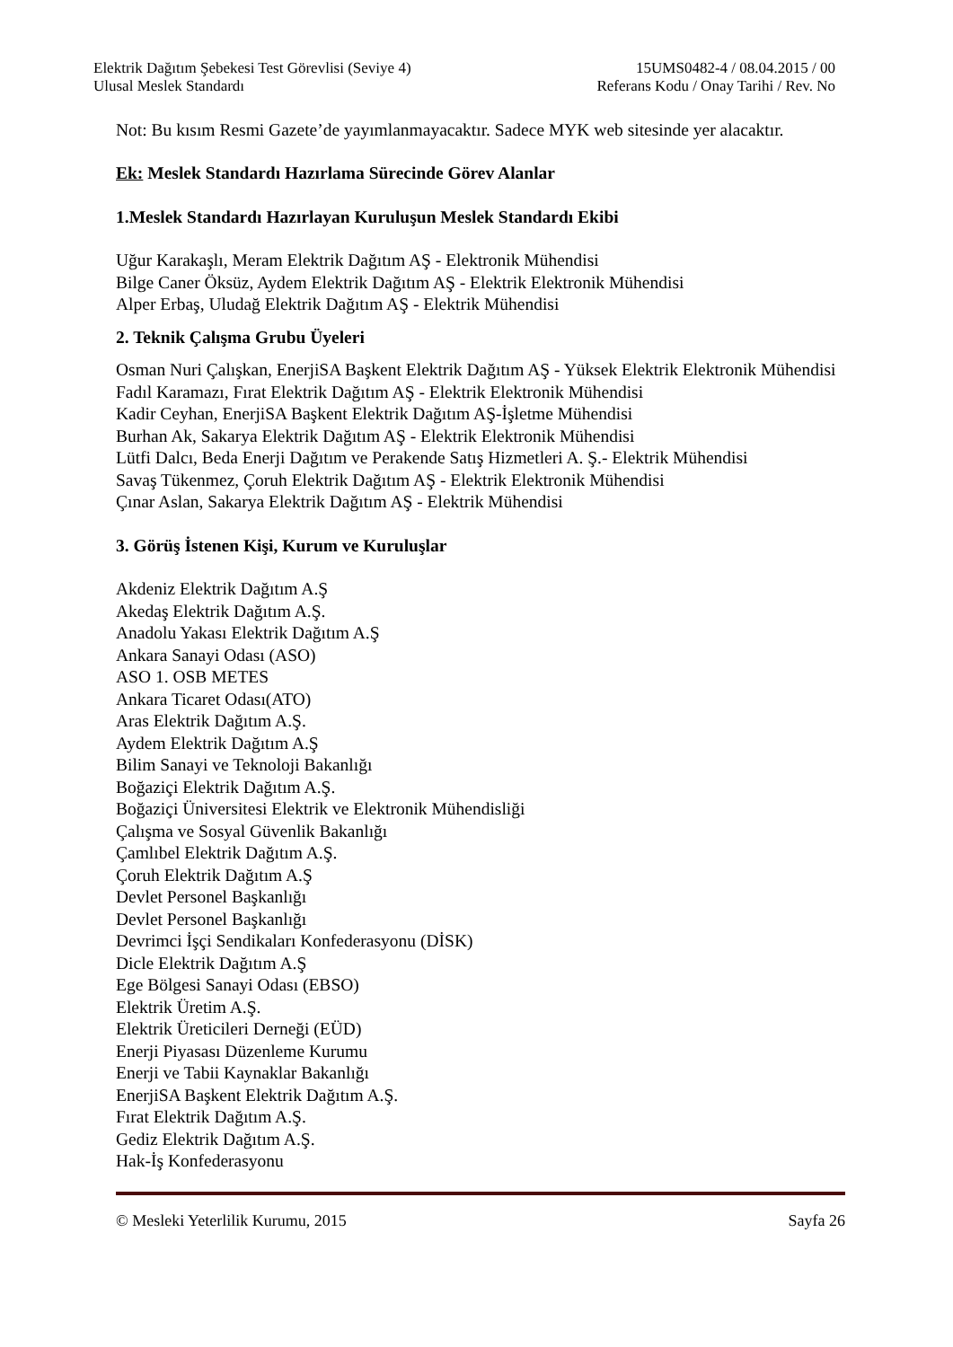Elektrik Dağıtım Şebekesi Test Görevlisi (Seviye 4) 15UMS0482-4 / 08.04.2015 / 00
Ulusal Meslek Standardı Referans Kodu / Onay Tarihi / Rev. No
Not: Bu kısım Resmi Gazete’de yayımlanmayacaktır. Sadece MYK web sitesinde yer alacaktır.
Ek: Meslek Standardı Hazırlama Sürecinde Görev Alanlar
1.Meslek Standardı Hazırlayan Kuruluşun Meslek Standardı Ekibi
Uğur Karakaşlı, Meram Elektrik Dağıtım AŞ - Elektronik Mühendisi
Bilge Caner Öksüz, Aydem Elektrik Dağıtım AŞ - Elektrik Elektronik Mühendisi
Alper Erbaş, Uludağ Elektrik Dağıtım AŞ - Elektrik Mühendisi
2. Teknik Çalışma Grubu Üyeleri
Osman Nuri Çalışkan, EnerjiSA Başkent Elektrik Dağıtım AŞ - Yüksek Elektrik Elektronik Mühendisi
Fadıl Karamazı, Fırat Elektrik Dağıtım AŞ - Elektrik Elektronik Mühendisi
Kadir Ceyhan, EnerjiSA Başkent Elektrik Dağıtım AŞ-İşletme Mühendisi
Burhan Ak, Sakarya Elektrik Dağıtım AŞ - Elektrik Elektronik Mühendisi
Lütfi Dalcı, Beda Enerji Dağıtım ve Perakende Satış Hizmetleri A. Ş.- Elektrik Mühendisi
Savaş Tükenmez, Çoruh Elektrik Dağıtım AŞ - Elektrik Elektronik Mühendisi
Çınar Aslan, Sakarya Elektrik Dağıtım AŞ - Elektrik Mühendisi
3. Görüş İstenen Kişi, Kurum ve Kuruluşlar
Akdeniz Elektrik Dağıtım A.Ş
Akedaş Elektrik Dağıtım A.Ş.
Anadolu Yakası Elektrik Dağıtım A.Ş
Ankara Sanayi Odası (ASO)
ASO 1. OSB METES
Ankara Ticaret Odası(ATO)
Aras Elektrik Dağıtım A.Ş.
Aydem Elektrik Dağıtım A.Ş
Bilim Sanayi ve Teknoloji Bakanlığı
Boğaziçi Elektrik Dağıtım A.Ş.
Boğaziçi Üniversitesi Elektrik ve Elektronik Mühendisliği
Çalışma ve Sosyal Güvenlik Bakanlığı
Çamlıbel Elektrik Dağıtım A.Ş.
Çoruh Elektrik Dağıtım A.Ş
Devlet Personel Başkanlığı
Devlet Personel Başkanlığı
Devrimci İşçi Sendikaları Konfederasyonu (DİSK)
Dicle Elektrik Dağıtım A.Ş
Ege Bölgesi Sanayi Odası (EBSO)
Elektrik Üretim A.Ş.
Elektrik Üreticileri Derneği (EÜD)
Enerji Piyasası Düzenleme Kurumu
Enerji ve Tabii Kaynaklar Bakanlığı
EnerjiSA Başkent Elektrik Dağıtım A.Ş.
Fırat Elektrik Dağıtım A.Ş.
Gediz Elektrik Dağıtım A.Ş.
Hak-İş Konfederasyonu
© Mesleki Yeterlilik Kurumu, 2015 Sayfa 26